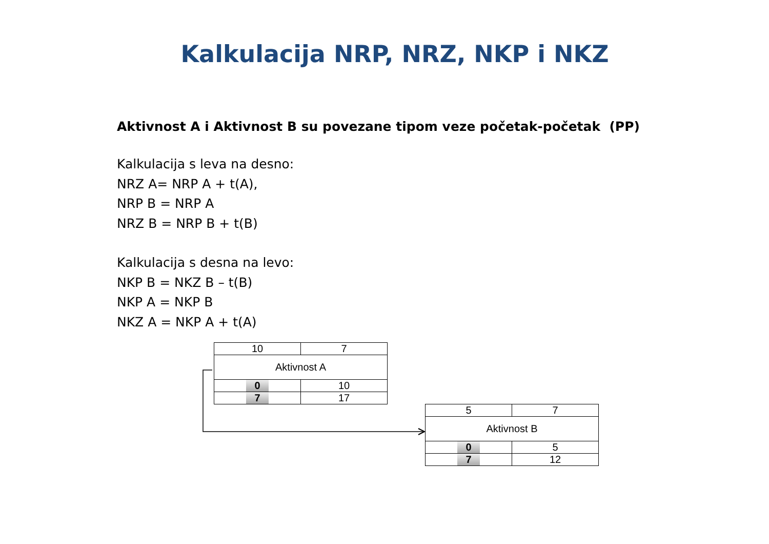Kalkulacija NRP, NRZ, NKP i NKZ
Aktivnost A i Aktivnost B su povezane tipom veze početak-početak (PP)
Kalkulacija s leva na desno:
NRZ A= NRP A + t(A),
NRP B = NRP A
NRZ B = NRP B + t(B)
Kalkulacija s desna na levo:
NKP B = NKZ B – t(B)
NKP A = NKP B
NKZ A = NKP A + t(A)
| 10 | 7 |
| Aktivnost A | |
| 0 | 10 |
| 7 | 17 |
| 5 | 7 |
| Aktivnost B | |
| 0 | 5 |
| 7 | 12 |